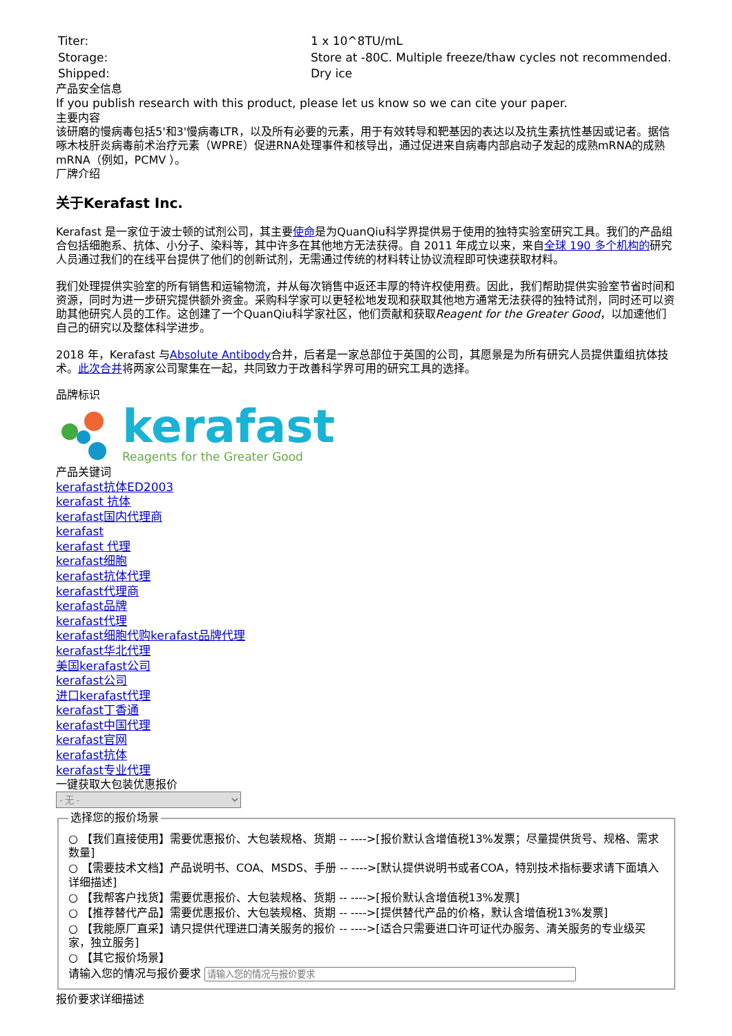| Titer: | 1 x 10^8TU/mL |
| Storage: | Store at -80C. Multiple freeze/thaw cycles not recommended. |
| Shipped: | Dry ice |
产品安全信息
If you publish research with this product, please let us know so we can cite your paper.
主要内容
该研磨的慢病毒包括5'和3'慢病毒LTR，以及所有必要的元素，用于有效转导和靶基因的表达以及抗生素抗性基因或记者。据信啄木枝肝炎病毒前术治疗元素（WPRE）促进RNA处理事件和核导出，通过促进来自病毒内部启动子发起的成熟mRNA的成熟mRNA（例如，PCMV ）。
厂牌介绍
关于Kerafast Inc.
Kerafast 是一家位于波士顿的试剂公司，其主要使命是为QuanQiu科学界提供易于使用的独特实验室研究工具。我们的产品组合包括细胞系、抗体、小分子、染料等，其中许多在其他地方无法获得。自 2011 年成立以来，来自全球 190 多个机构的研究人员通过我们的在线平台提供了他们的创新试剂，无需通过传统的材料转让协议流程即可快速获取材料。
我们处理提供实验室的所有销售和运输物流，并从每次销售中返还丰厚的特许权使用费。因此，我们帮助提供实验室节省时间和资源，同时为进一步研究提供额外资金。采购科学家可以更轻松地发现和获取其他地方通常无法获得的独特试剂，同时还可以资助其他研究人员的工作。这创建了一个QuanQiu科学家社区，他们贡献和获取Reagent for the Greater Good，以加速他们自己的研究以及整体科学进步。
2018 年，Kerafast 与Absolute Antibody合并，后者是一家总部位于英国的公司，其愿景是为所有研究人员提供重组抗体技术。此次合并将两家公司聚集在一起，共同致力于改善科学界可用的研究工具的选择。
品牌标识
kerafast
Reagents for the Greater Good
产品关键词
kerafast抗体ED2003
kerafast 抗体
kerafast国内代理商
kerafast
kerafast 代理
kerafast细胞
kerafast抗体代理
kerafast代理商
kerafast品牌
kerafast代理
kerafast细胞代购kerafast品牌代理
kerafast华北代理
美国kerafast公司
kerafast公司
进口kerafast代理
kerafast丁香通
kerafast中国代理
kerafast官网
kerafast抗体
kerafast专业代理
一键获取大包装优惠报价
- 无 - 选择您的报价场景
○ 【我们直接使用】需要优惠报价、大包装规格、货期 -- ---->[报价默认含增值税13%发票；尽量提供货号、规格、需求数量]
○ 【需要技术文档】产品说明书、COA、MSDS、手册 -- ---->[默认提供说明书或者COA，特别技术指标要求请下面填入详细描述]
○ 【我帮客户找货】需要优惠报价、大包装规格、货期 -- ---->[报价默认含增值税13%发票]
○ 【推荐替代产品】需要优惠报价、大包装规格、货期 -- ---->[提供替代产品的价格，默认含增值税13%发票]
○ 【我能原厂直采】请只提供代理进口清关服务的报价 -- ---->[适合只需要进口许可证代办服务、清关服务的专业级买家，独立服务]
○ 【其它报价场景】
请输入您的情况与报价要求
报价要求详细描述